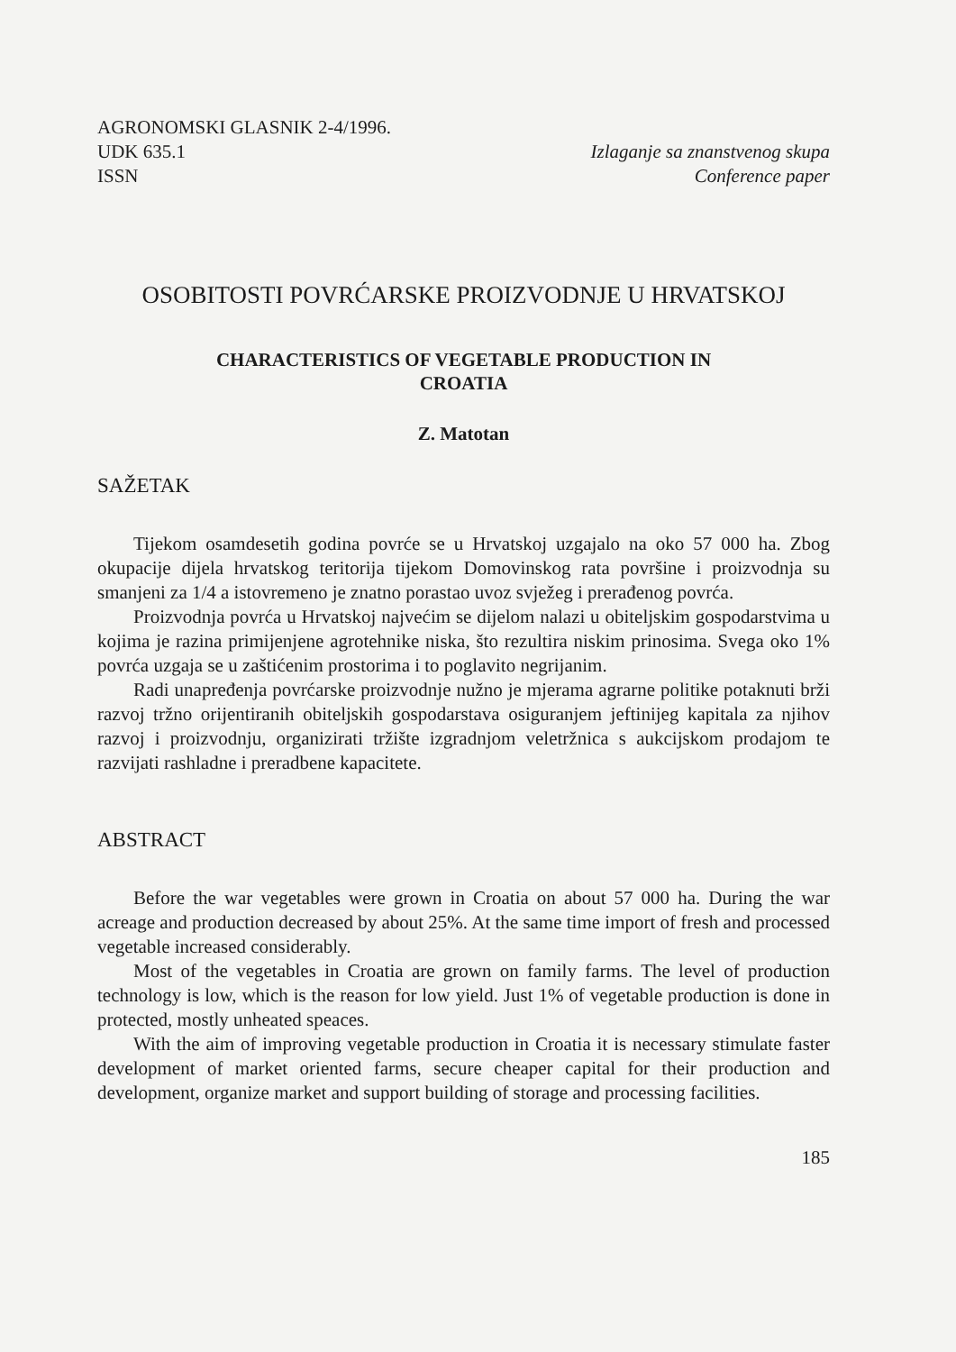AGRONOMSKI GLASNIK 2-4/1996.
UDK 635.1
ISSN
Izlaganje sa znanstvenog skupa
Conference paper
OSOBITOSTI POVRĆARSKE PROIZVODNJE U HRVATSKOJ
CHARACTERISTICS OF VEGETABLE PRODUCTION IN
CROATIA
Z. Matotan
SAŽETAK
Tijekom osamdesetih godina povrće se u Hrvatskoj uzgajalo na oko 57 000 ha. Zbog okupacije dijela hrvatskog teritorija tijekom Domovinskog rata površine i proizvodnja su smanjeni za 1/4 a istovremeno je znatno porastao uvoz svježeg i prerađenog povrća.
Proizvodnja povrća u Hrvatskoj najvećim se dijelom nalazi u obiteljskim gospodarstvima u kojima je razina primijenjene agrotehnike niska, što rezultira niskim prinosima. Svega oko 1% povrća uzgaja se u zaštićenim prostorima i to poglavito negrijanim.
Radi unapređenja povrćarske proizvodnje nužno je mjerama agrarne politike potaknuti brži razvoj tržno orijentiranih obiteljskih gospodarstava osiguranjem jeftinijeg kapitala za njihov razvoj i proizvodnju, organizirati tržište izgradnjom veletržnica s aukcijskom prodajom te razvijati rashladne i preradbene kapacitete.
ABSTRACT
Before the war vegetables were grown in Croatia on about 57 000 ha. During the war acreage and production decreased by about 25%. At the same time import of fresh and processed vegetable increased considerably.
Most of the vegetables in Croatia are grown on family farms. The level of production technology is low, which is the reason for low yield. Just 1% of vegetable production is done in protected, mostly unheated speaces.
With the aim of improving vegetable production in Croatia it is necessary stimulate faster development of market oriented farms, secure cheaper capital for their production and development, organize market and support building of storage and processing facilities.
185